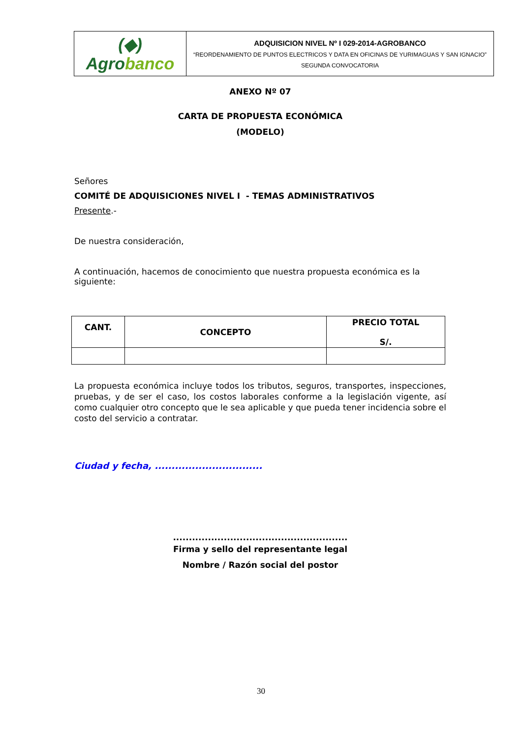| (◆) Agro banco | ADQUISICION NIVEL Nº I 029-2014-AGROBANCO “REORDENAMIENTO DE PUNTOS ELECTRICOS Y DATA EN OFICINAS DE YURIMAGUAS Y SAN IGNACIO” SEGUNDA CONVOCATORIA |
ANEXO Nº 07
CARTA DE PROPUESTA ECONÓMICA
(MODELO)
Señores
COMITÉ DE ADQUISICIONES NIVEL I - TEMAS ADMINISTRATIVOS
Presente.-
De nuestra consideración,
A continuación, hacemos de conocimiento que nuestra propuesta económica es la siguiente:
| CANT. | CONCEPTO | PRECIO TOTAL S/. |
| --- | --- | --- |
La propuesta económica incluye todos los tributos, seguros, transportes, inspecciones, pruebas, y de ser el caso, los costos laborales conforme a la legislación vigente, así como cualquier otro concepto que le sea aplicable y que pueda tener incidencia sobre el costo del servicio a contratar.
Ciudad y fecha, ................................
.......................................................
Firma y sello del representante legal
Nombre / Razón social del postor
30